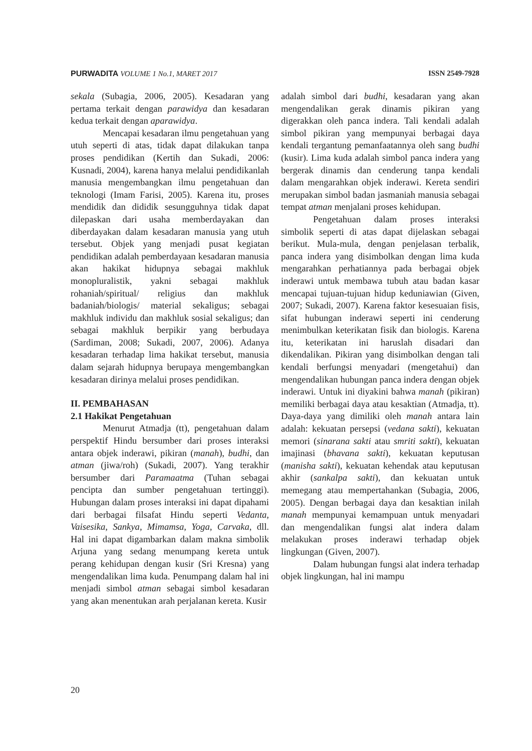PURWADITA VOLUME 1 No.1, MARET 2017 ISSN 2549-7928
sekala (Subagia, 2006, 2005). Kesadaran yang pertama terkait dengan parawidya dan kesadaran kedua terkait dengan aparawidya.
Mencapai kesadaran ilmu pengetahuan yang utuh seperti di atas, tidak dapat dilakukan tanpa proses pendidikan (Kertih dan Sukadi, 2006: Kusnadi, 2004), karena hanya melalui pendidikanlah manusia mengembangkan ilmu pengetahuan dan teknologi (Imam Farisi, 2005). Karena itu, proses mendidik dan dididik sesungguhnya tidak dapat dilepaskan dari usaha memberdayakan dan diberdayakan dalam kesadaran manusia yang utuh tersebut. Objek yang menjadi pusat kegiatan pendidikan adalah pemberdayaan kesadaran manusia akan hakikat hidupnya sebagai makhluk monopluralistik, yakni sebagai makhluk rohaniah/spiritual/ religius dan makhluk badaniah/biologis/ material sekaligus; sebagai makhluk individu dan makhluk sosial sekaligus; dan sebagai makhluk berpikir yang berbudaya (Sardiman, 2008; Sukadi, 2007, 2006). Adanya kesadaran terhadap lima hakikat tersebut, manusia dalam sejarah hidupnya berupaya mengembangkan kesadaran dirinya melalui proses pendidikan.
II. PEMBAHASAN
2.1 Hakikat Pengetahuan
Menurut Atmadja (tt), pengetahuan dalam perspektif Hindu bersumber dari proses interaksi antara objek inderawi, pikiran (manah), budhi, dan atman (jiwa/roh) (Sukadi, 2007). Yang terakhir bersumber dari Paramaatma (Tuhan sebagai pencipta dan sumber pengetahuan tertinggi). Hubungan dalam proses interaksi ini dapat dipahami dari berbagai filsafat Hindu seperti Vedanta, Vaisesika, Sankya, Mimamsa, Yoga, Carvaka, dll. Hal ini dapat digambarkan dalam makna simbolik Arjuna yang sedang menumpang kereta untuk perang kehidupan dengan kusir (Sri Kresna) yang mengendalikan lima kuda. Penumpang dalam hal ini menjadi simbol atman sebagai simbol kesadaran yang akan menentukan arah perjalanan kereta. Kusir
adalah simbol dari budhi, kesadaran yang akan mengendalikan gerak dinamis pikiran yang digerakkan oleh panca indera. Tali kendali adalah simbol pikiran yang mempunyai berbagai daya kendali tergantung pemanfaatannya oleh sang budhi (kusir). Lima kuda adalah simbol panca indera yang bergerak dinamis dan cenderung tanpa kendali dalam mengarahkan objek inderawi. Kereta sendiri merupakan simbol badan jasmaniah manusia sebagai tempat atman menjalani proses kehidupan.
Pengetahuan dalam proses interaksi simbolik seperti di atas dapat dijelaskan sebagai berikut. Mula-mula, dengan penjelasan terbalik, panca indera yang disimbolkan dengan lima kuda mengarahkan perhatiannya pada berbagai objek inderawi untuk membawa tubuh atau badan kasar mencapai tujuan-tujuan hidup keduniawian (Given, 2007; Sukadi, 2007). Karena faktor kesesuaian fisis, sifat hubungan inderawi seperti ini cenderung menimbulkan keterikatan fisik dan biologis. Karena itu, keterikatan ini haruslah disadari dan dikendalikan. Pikiran yang disimbolkan dengan tali kendali berfungsi menyadari (mengetahui) dan mengendalikan hubungan panca indera dengan objek inderawi. Untuk ini diyakini bahwa manah (pikiran) memiliki berbagai daya atau kesaktian (Atmadja, tt). Daya-daya yang dimiliki oleh manah antara lain adalah: kekuatan persepsi (vedana sakti), kekuatan memori (sinarana sakti atau smriti sakti), kekuatan imajinasi (bhavana sakti), kekuatan keputusan (manisha sakti), kekuatan kehendak atau keputusan akhir (sankalpa sakti), dan kekuatan untuk memegang atau mempertahankan (Subagia, 2006, 2005). Dengan berbagai daya dan kesaktian inilah manah mempunyai kemampuan untuk menyadari dan mengendalikan fungsi alat indera dalam melakukan proses inderawi terhadap objek lingkungan (Given, 2007).
Dalam hubungan fungsi alat indera terhadap objek lingkungan, hal ini mampu
20